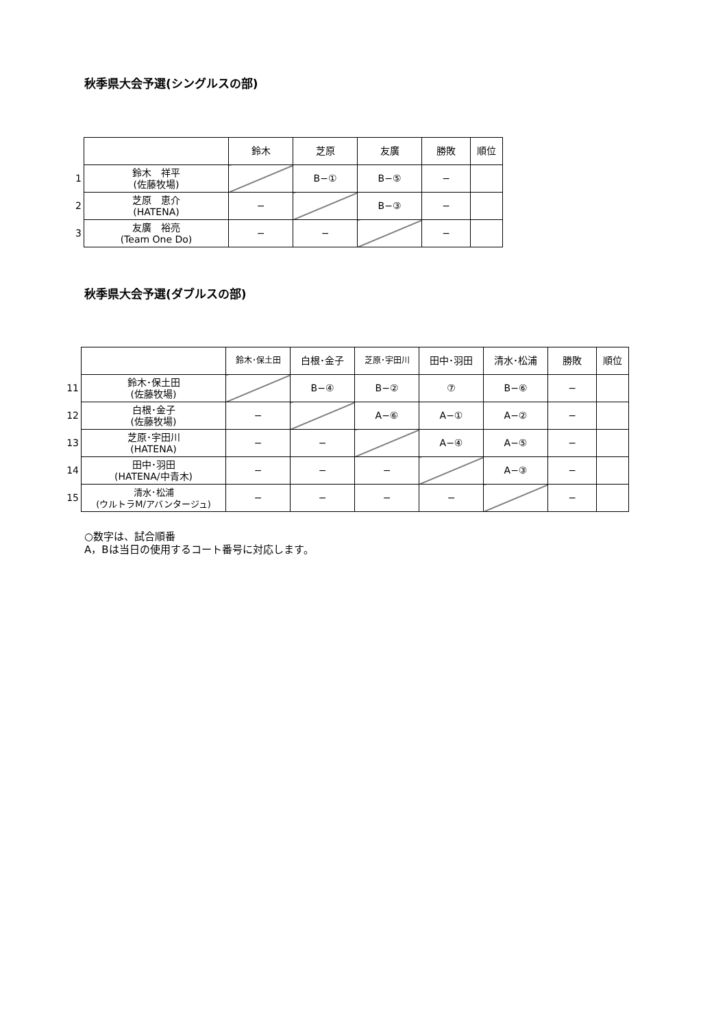秋季県大会予選(シングルスの部)
| | | 鈴木 | 芝原 | 友廣 | 勝敗 | 順位 |
| 1 | 鈴木 祥平 (佐藤牧場) | | B−① | B−⑤ | − | |
| 2 | 芝原 恵介 (HATENA) | − | | B−③ | − | |
| 3 | 友廣 裕亮 (Team One Do) | − | − | | − | |
秋季県大会予選(ダブルスの部)
| | | 鈴木･保土田 | 白根･金子 | 芝原･宇田川 | 田中･羽田 | 清水･松浦 | 勝敗 | 順位 |
| 11 | 鈴木･保土田 (佐藤牧場) | | B−④ | B−② | ⑦ | B−⑥ | − | |
| 12 | 白根･金子 (佐藤牧場) | − | | A−⑥ | A−① | A−② | − | |
| 13 | 芝原･宇田川 (HATENA) | − | − | | A−④ | A−⑤ | − | |
| 14 | 田中･羽田 (HATENA/中青木) | − | − | − | | A−③ | − | |
| 15 | 清水･松浦 (ウルトラM/アバンタージュ) | − | − | − | − | | − | |
○数字は、試合順番
A，Bは当日の使用するコート番号に対応します。